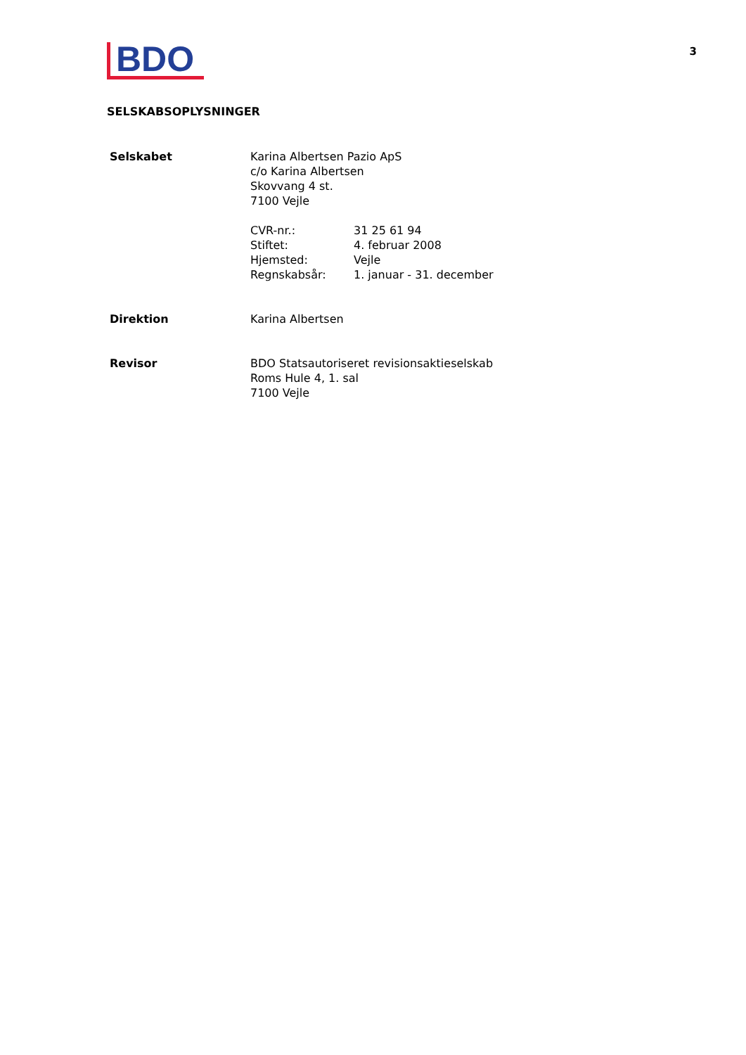BDO
3
SELSKABSOPLYSNINGER
| Selskabet | Karina Albertsen Pazio ApS c/o Karina Albertsen Skovvang 4 st. 7100 Vejle / CVR-nr.: / 31 25 61 94 / / Stiftet: / 4. februar 2008 / / Hjemsted: / Vejle / / Regnskabsår: / 1. januar - 31. december / |
| Direktion | Karina Albertsen |
| Revisor | BDO Statsautoriseret revisionsaktieselskab Roms Hule 4, 1. sal 7100 Vejle |